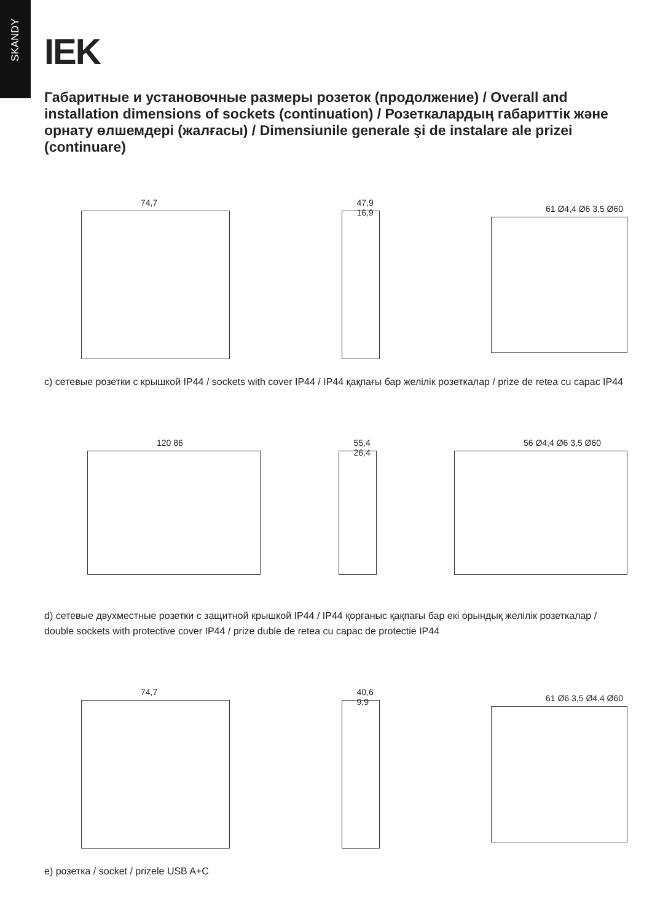SKANDY
IEK
Габаритные и установочные размеры розеток (продолжение) / Overall and installation dimensions of sockets (continuation) / Розеткалардың габариттік және орнату өлшемдері (жалғасы) / Dimensiunile generale şi de instalare ale prizei (continuare)
74,7
47,9 16,9
61 Ø4,4 Ø6 3,5 Ø60
c) сетевые розетки с крышкой IP44 / sockets with cover IP44 / IP44 қақпағы бар желілік розеткалар / prize de retea cu capac IP44
120 86
55,4 26,4
56 Ø4,4 Ø6 3,5 Ø60
d) сетевые двухместные розетки с защитной крышкой IP44 / IP44 қорғаныс қақпағы бар екі орындық желілік розеткалар / double sockets with protective cover IP44 / prize duble de retea cu capac de protectie IP44
74,7
40,6 9,9
61 Ø6 3,5 Ø4,4 Ø60
e) розетка / socket / prizele USB A+C